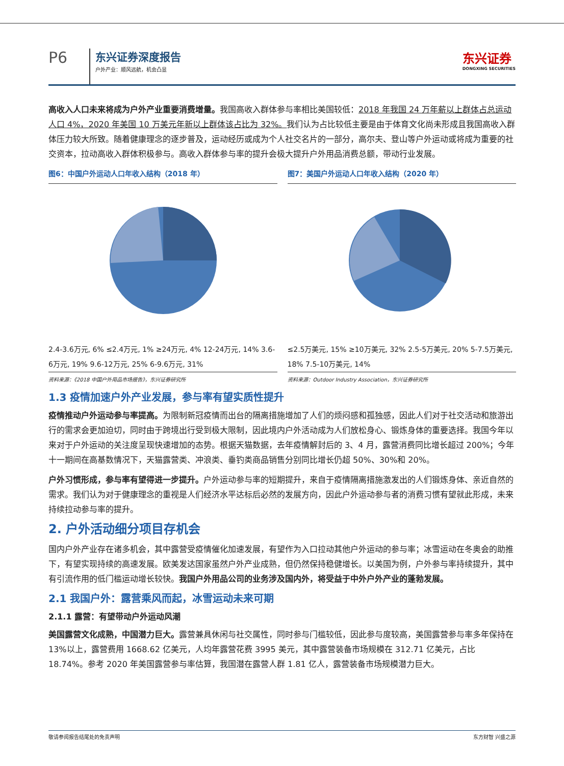P6
东兴证券深度报告
户外产业：顺风远航，机会凸显
东兴证券
DONGXING SECURITIES
高收入人口未来将成为户外产业重要消费增量。我国高收入群体参与率相比美国较低：2018 年我国 24 万年薪以上群体占总运动人口 4%，2020 年美国 10 万美元年新以上群体该占比为 32%。我们认为占比较低主要是由于体育文化尚未形成且我国高收入群体压力较大所致。随着健康理念的逐步普及，运动经历或成为个人社交名片的一部分，高尔夫、登山等户外运动或将成为重要的社交资本，拉动高收入群体积极参与。高收入群体参与率的提升会极大提升户外用品消费总额，带动行业发展。
图6：中国户外运动人口年收入结构（2018 年）
2.4-3.6万元, 6% ≤2.4万元, 1% ≥24万元, 4% 12-24万元, 14% 3.6-6万元, 19% 9.6-12万元, 25% 6-9.6万元, 31%
资料来源：《2018 中国户外用品市场报告》，东兴证券研究所
图7：美国户外运动人口年收入结构（2020 年）
≤2.5万美元, 15% ≥10万美元, 32% 2.5-5万美元, 20% 5-7.5万美元, 18% 7.5-10万美元, 14%
资料来源：Outdoor Industry Association，东兴证券研究所
1.3 疫情加速户外产业发展，参与率有望实质性提升
疫情推动户外运动参与率提高。为限制新冠疫情而出台的隔离措施增加了人们的烦闷感和孤独感，因此人们对于社交活动和旅游出行的需求会更加迫切，同时由于跨境出行受到极大限制，因此境内户外活动成为人们放松身心、锻炼身体的重要选择。我国今年以来对于户外运动的关注度呈现快速增加的态势。根据天猫数据，去年疫情解封后的 3、4 月，露营消费同比增长超过 200%；今年十一期间在高基数情况下，天猫露营类、冲浪类、垂钓类商品销售分别同比增长仍超 50%、30%和 20%。
户外习惯形成，参与率有望得进一步提升。户外运动参与率的短期提升，来自于疫情隔离措施激发出的人们锻炼身体、亲近自然的需求。我们认为对于健康理念的重视是人们经济水平达标后必然的发展方向，因此户外运动参与者的消费习惯有望就此形成，未来持续拉动参与率的提升。
2. 户外活动细分项目存机会
国内户外产业存在诸多机会，其中露营受疫情催化加速发展，有望作为入口拉动其他户外运动的参与率；冰雪运动在冬奥会的助推下，有望实现持续的高速发展。欧美发达国家虽然户外产业成熟，但仍然保持稳健增长。以美国为例，户外参与率持续提升，其中有引流作用的低门槛运动增长较快。我国户外用品公司的业务涉及国内外，将受益于中外户外产业的蓬勃发展。
2.1 我国户外：露营乘风而起，冰雪运动未来可期
2.1.1 露营：有望带动户外运动风潮
美国露营文化成熟，中国潜力巨大。露营兼具休闲与社交属性，同时参与门槛较低，因此参与度较高，美国露营参与率多年保持在 13%以上，露营费用 1668.62 亿美元，人均年露营花费 3995 美元，其中露营装备市场规模在 312.71 亿美元，占比 18.74%。参考 2020 年美国露营参与率估算，我国潜在露营人群 1.81 亿人，露营装备市场规模潜力巨大。
敬请参阅报告结尾处的免责声明 东方财智 兴盛之源